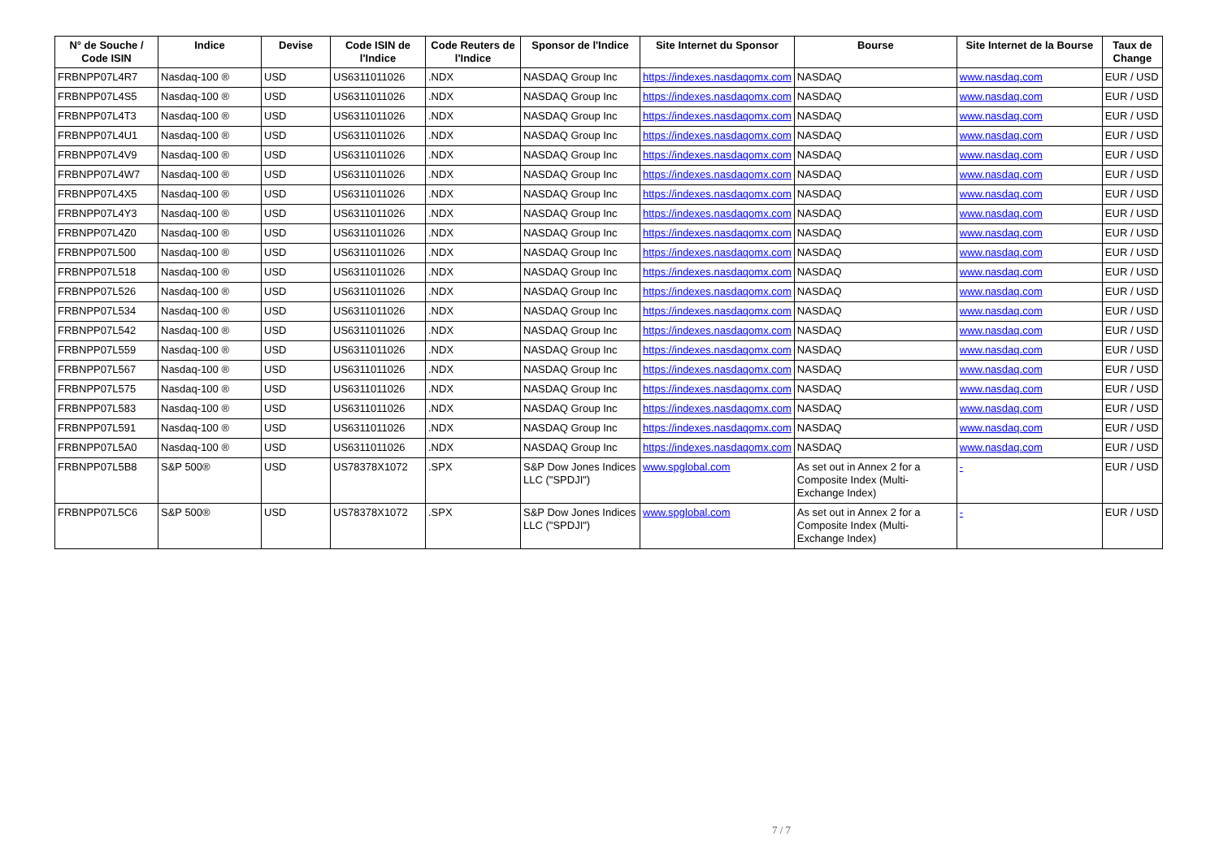| N° de Souche / Code ISIN | Indice | Devise | Code ISIN de l'Indice | Code Reuters de l'Indice | Sponsor de l'Indice | Site Internet du Sponsor | Bourse | Site Internet de la Bourse | Taux de Change |
| --- | --- | --- | --- | --- | --- | --- | --- | --- | --- |
| FRBNPP07L4R7 | Nasdaq-100 ® | USD | US6311011026 | .NDX | NASDAQ Group Inc | https://indexes.nasdaqomx.com | NASDAQ | www.nasdaq.com | EUR / USD |
| FRBNPP07L4S5 | Nasdaq-100 ® | USD | US6311011026 | .NDX | NASDAQ Group Inc | https://indexes.nasdaqomx.com | NASDAQ | www.nasdaq.com | EUR / USD |
| FRBNPP07L4T3 | Nasdaq-100 ® | USD | US6311011026 | .NDX | NASDAQ Group Inc | https://indexes.nasdaqomx.com | NASDAQ | www.nasdaq.com | EUR / USD |
| FRBNPP07L4U1 | Nasdaq-100 ® | USD | US6311011026 | .NDX | NASDAQ Group Inc | https://indexes.nasdaqomx.com | NASDAQ | www.nasdaq.com | EUR / USD |
| FRBNPP07L4V9 | Nasdaq-100 ® | USD | US6311011026 | .NDX | NASDAQ Group Inc | https://indexes.nasdaqomx.com | NASDAQ | www.nasdaq.com | EUR / USD |
| FRBNPP07L4W7 | Nasdaq-100 ® | USD | US6311011026 | .NDX | NASDAQ Group Inc | https://indexes.nasdaqomx.com | NASDAQ | www.nasdaq.com | EUR / USD |
| FRBNPP07L4X5 | Nasdaq-100 ® | USD | US6311011026 | .NDX | NASDAQ Group Inc | https://indexes.nasdaqomx.com | NASDAQ | www.nasdaq.com | EUR / USD |
| FRBNPP07L4Y3 | Nasdaq-100 ® | USD | US6311011026 | .NDX | NASDAQ Group Inc | https://indexes.nasdaqomx.com | NASDAQ | www.nasdaq.com | EUR / USD |
| FRBNPP07L4Z0 | Nasdaq-100 ® | USD | US6311011026 | .NDX | NASDAQ Group Inc | https://indexes.nasdaqomx.com | NASDAQ | www.nasdaq.com | EUR / USD |
| FRBNPP07L500 | Nasdaq-100 ® | USD | US6311011026 | .NDX | NASDAQ Group Inc | https://indexes.nasdaqomx.com | NASDAQ | www.nasdaq.com | EUR / USD |
| FRBNPP07L518 | Nasdaq-100 ® | USD | US6311011026 | .NDX | NASDAQ Group Inc | https://indexes.nasdaqomx.com | NASDAQ | www.nasdaq.com | EUR / USD |
| FRBNPP07L526 | Nasdaq-100 ® | USD | US6311011026 | .NDX | NASDAQ Group Inc | https://indexes.nasdaqomx.com | NASDAQ | www.nasdaq.com | EUR / USD |
| FRBNPP07L534 | Nasdaq-100 ® | USD | US6311011026 | .NDX | NASDAQ Group Inc | https://indexes.nasdaqomx.com | NASDAQ | www.nasdaq.com | EUR / USD |
| FRBNPP07L542 | Nasdaq-100 ® | USD | US6311011026 | .NDX | NASDAQ Group Inc | https://indexes.nasdaqomx.com | NASDAQ | www.nasdaq.com | EUR / USD |
| FRBNPP07L559 | Nasdaq-100 ® | USD | US6311011026 | .NDX | NASDAQ Group Inc | https://indexes.nasdaqomx.com | NASDAQ | www.nasdaq.com | EUR / USD |
| FRBNPP07L567 | Nasdaq-100 ® | USD | US6311011026 | .NDX | NASDAQ Group Inc | https://indexes.nasdaqomx.com | NASDAQ | www.nasdaq.com | EUR / USD |
| FRBNPP07L575 | Nasdaq-100 ® | USD | US6311011026 | .NDX | NASDAQ Group Inc | https://indexes.nasdaqomx.com | NASDAQ | www.nasdaq.com | EUR / USD |
| FRBNPP07L583 | Nasdaq-100 ® | USD | US6311011026 | .NDX | NASDAQ Group Inc | https://indexes.nasdaqomx.com | NASDAQ | www.nasdaq.com | EUR / USD |
| FRBNPP07L591 | Nasdaq-100 ® | USD | US6311011026 | .NDX | NASDAQ Group Inc | https://indexes.nasdaqomx.com | NASDAQ | www.nasdaq.com | EUR / USD |
| FRBNPP07L5A0 | Nasdaq-100 ® | USD | US6311011026 | .NDX | NASDAQ Group Inc | https://indexes.nasdaqomx.com | NASDAQ | www.nasdaq.com | EUR / USD |
| FRBNPP07L5B8 | S&P 500® | USD | US78378X1072 | .SPX | S&P Dow Jones Indices LLC ("SPDJI") | www.spglobal.com | As set out in Annex 2 for a Composite Index (Multi-Exchange Index) | - | EUR / USD |
| FRBNPP07L5C6 | S&P 500® | USD | US78378X1072 | .SPX | S&P Dow Jones Indices LLC ("SPDJI") | www.spglobal.com | As set out in Annex 2 for a Composite Index (Multi-Exchange Index) | - | EUR / USD |
7 / 7